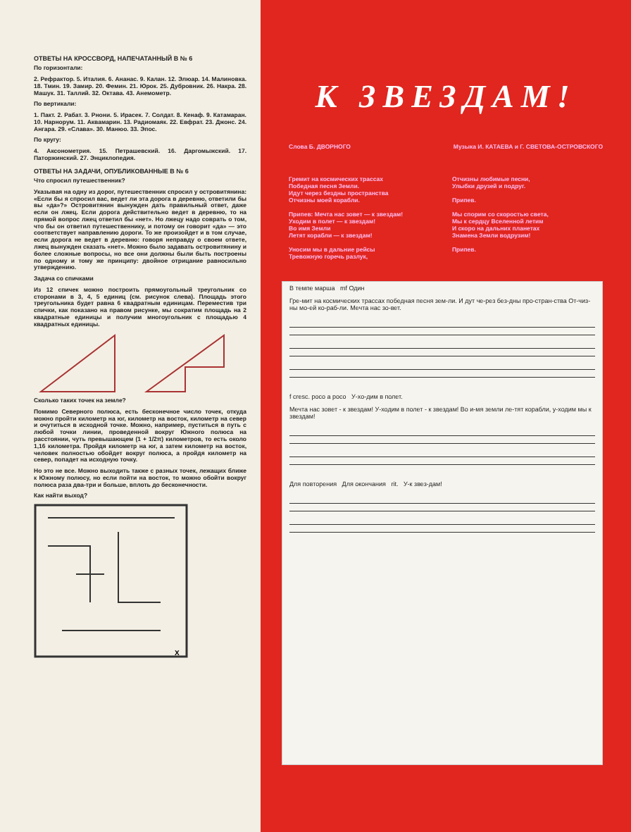ОТВЕТЫ НА КРОССВОРД, НАПЕЧАТАННЫЙ В № 6
По горизонтали:
2. Рефрактор. 5. Италия. 6. Ананас. 9. Калан. 12. Элюар. 14. Малиновка. 18. Тмин. 19. Замир. 20. Фемин. 21. Юрок. 25. Дубровник. 26. Накра. 28. Машук. 31. Таллий. 32. Октава. 43. Анемометр.
По вертикали:
1. Пакт. 2. Рабат. 3. Рнони. 5. Ирасек. 7. Солдат. 8. Кенаф. 9. Катамаран. 10. Нарнорум. 11. Аквамарин. 13. Радиомаяк. 22. Евфрат. 23. Джонс. 24. Ангара. 29. «Слава». 30. Манюо. 33. Эпос.
По кругу:
4. Аксонометрия. 15. Петрашевский. 16. Даргомыжский. 17. Паторжинский. 27. Энциклопедия.
ОТВЕТЫ НА ЗАДАЧИ, ОПУБЛИКОВАННЫЕ В № 6
Что спросил путешественник?
Указывая на одну из дорог, путешественник спросил у островитянина: «Если бы я спросил вас, ведет ли эта дорога в деревню, ответили бы вы «да»?» Островитянин вынужден дать правильный ответ, даже если он лжец. Если дорога действительно ведет в деревню, то на прямой вопрос лжец ответил бы «нет». Но лжецу надо соврать о том, что бы он ответил путешественнику, и потому он говорит «да» — это соответствует направлению дороги. То же произойдет и в том случае, если дорога не ведет в деревню: говоря неправду о своем ответе, лжец вынужден сказать «нет». Можно было задавать островитянину и более сложные вопросы, но все они должны были быть построены по одному и тому же принципу: двойное отрицание равносильно утверждению.
Задача со спичками
Из 12 спичек можно построить прямоугольный треугольник со сторонами в 3, 4, 5 единиц (см. рисунок слева). Площадь этого треугольника будет равна 6 квадратным единицам. Переместив три спички, как показано на правом рисунке, мы сократим площадь на 2 квадратные единицы и получим многоугольник с площадью 4 квадратных единицы.
Сколько таких точек на земле?
Помимо Северного полюса, есть бесконечное число точек, откуда можно пройти километр на юг, километр на восток, километр на север и очутиться в исходной точке. Можно, например, пуститься в путь с любой точки линии, проведенной вокруг Южного полюса на расстоянии, чуть превышающем (1 + 1/2π) километров, то есть около 1,16 километра. Пройдя километр на юг, а затем километр на восток, человек полностью обойдет вокруг полюса, а пройдя километр на север, попадет на исходную точку.
Но это не все. Можно выходить также с разных точек, лежащих ближе к Южному полюсу, но если пойти на восток, то можно обойти вокруг полюса раза два-три и больше, вплоть до бесконечности.
Как найти выход?
X
К ЗВЕЗДАМ!
Слова Б. ДВОРНОГО Музыка И. КАТАЕВА и Г. СВЕТОВА-ОСТРОВСКОГО
Гремит на космических трассах
Победная песня Земли.
Идут через бездны пространства
Отчизны моей корабли.
Припев: Мечта нас зовет — к звездам!
Уходим в полет — к звездам!
Во имя Земли
Летят корабли — к звездам!
Уносим мы в дальние рейсы
Тревожную горечь разлук,
Отчизны любимые песни,
Улыбки друзей и подруг.
Припев.
Мы спорим со скоростью света,
Мы к сердцу Вселенной летим
И скоро на дальних планетах
Знамена Земли водрузим!
Припев.
В темпе марша mf Один
Гре-мит на космических трассах победная песня зем-ли. И дут че-рез без-дны про-стран-ства От-чиз-ны мо-ей ко-раб-ли. Мечта нас зо-вет.
f cresc. poco a poco У-хо-дим в полет.
Мечта нас зовет - к звездам! У-ходим в полет - к звездам! Во и-мя земли ле-тят корабли, у-ходим мы к звездам!
Для повторения Для окончания rit. У-к звез-дам!